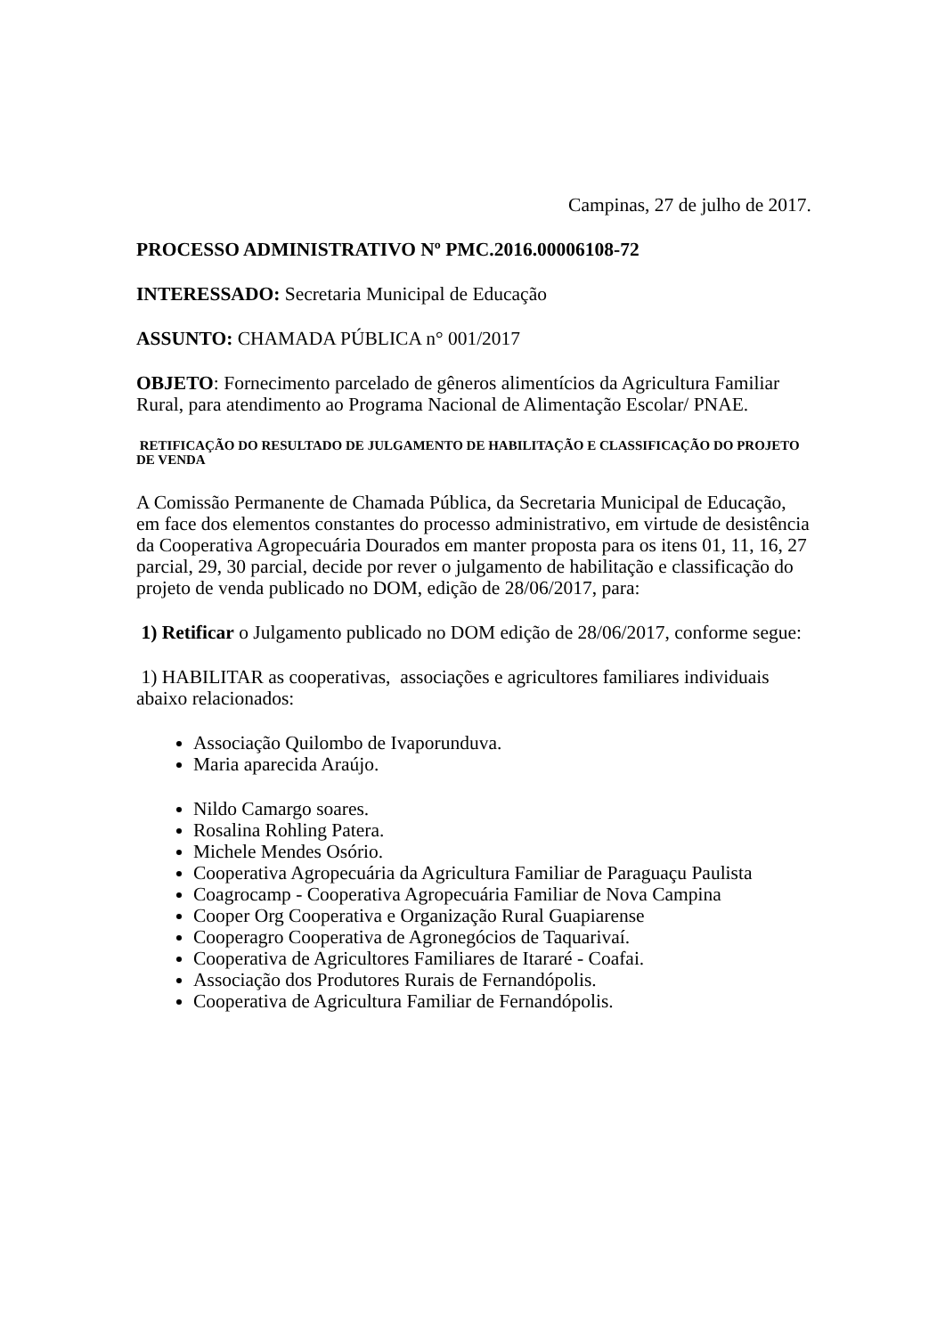Campinas, 27 de julho de 2017.
PROCESSO ADMINISTRATIVO Nº PMC.2016.00006108-72
INTERESSADO: Secretaria Municipal de Educação
ASSUNTO: CHAMADA PÚBLICA n° 001/2017
OBJETO: Fornecimento parcelado de gêneros alimentícios da Agricultura Familiar Rural, para atendimento ao Programa Nacional de Alimentação Escolar/ PNAE.
RETIFICAÇÃO DO RESULTADO DE JULGAMENTO DE HABILITAÇÃO E CLASSIFICAÇÃO DO PROJETO DE VENDA
A Comissão Permanente de Chamada Pública, da Secretaria Municipal de Educação, em face dos elementos constantes do processo administrativo, em virtude de desistência da Cooperativa Agropecuária Dourados em manter proposta para os itens 01, 11, 16, 27 parcial, 29, 30 parcial, decide por rever o julgamento de habilitação e classificação do projeto de venda publicado no DOM, edição de 28/06/2017, para:
1) Retificar o Julgamento publicado no DOM edição de 28/06/2017, conforme segue:
1) HABILITAR as cooperativas, associações e agricultores familiares individuais abaixo relacionados:
Associação Quilombo de Ivaporunduva.
Maria aparecida Araújo.
Nildo Camargo soares.
Rosalina Rohling Patera.
Michele Mendes Osório.
Cooperativa Agropecuária da Agricultura Familiar de Paraguaçu Paulista
Coagrocamp - Cooperativa Agropecuária Familiar de Nova Campina
Cooper Org Cooperativa e Organização Rural Guapiarense
Cooperagro Cooperativa de Agronegócios de Taquarivaí.
Cooperativa de Agricultores Familiares de Itararé - Coafai.
Associação dos Produtores Rurais de Fernandópolis.
Cooperativa de Agricultura Familiar de Fernandópolis.